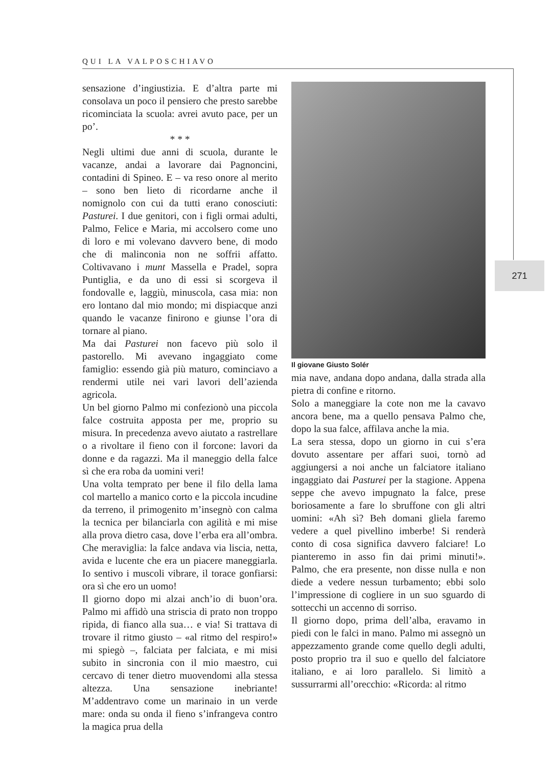QUI LA VALPOSCHIAVO
sensazione d’ingiustizia. E d’altra parte mi consolava un poco il pensiero che presto sarebbe ricominciata la scuola: avrei avuto pace, per un po’.
* * *
Negli ultimi due anni di scuola, durante le vacanze, andai a lavorare dai Pagnoncini, contadini di Spineo. E – va reso onore al merito – sono ben lieto di ricordarne anche il nomignolo con cui da tutti erano conosciuti: Pasturei. I due genitori, con i figli ormai adulti, Palmo, Felice e Maria, mi accolsero come uno di loro e mi volevano davvero bene, di modo che di malinconia non ne soffrii affatto. Coltivavano i munt Massella e Pradel, sopra Puntiglia, e da uno di essi si scorgeva il fondovalle e, laggiù, minuscola, casa mia: non ero lontano dal mio mondo; mi dispiacque anzi quando le vacanze finirono e giunse l’ora di tornare al piano.
Ma dai Pasturei non facevo più solo il pastorello. Mi avevano ingaggiato come famiglio: essendo già più maturo, cominciavo a rendermi utile nei vari lavori dell’azienda agricola.
Un bel giorno Palmo mi confezionò una piccola falce costruita apposta per me, proprio su misura. In precedenza avevo aiutato a rastrellare o a rivoltare il fieno con il forcone: lavori da donne e da ragazzi. Ma il maneggio della falce sì che era roba da uomini veri!
Una volta temprato per bene il filo della lama col martello a manico corto e la piccola incudine da terreno, il primogenito m’insegnò con calma la tecnica per bilanciarla con agilità e mi mise alla prova dietro casa, dove l’erba era all’ombra. Che meraviglia: la falce andava via liscia, netta, avida e lucente che era un piacere maneggiarla. Io sentivo i muscoli vibrare, il torace gonfiarsi: ora sì che ero un uomo!
Il giorno dopo mi alzai anch’io di buon’ora. Palmo mi affidò una striscia di prato non troppo ripida, di fianco alla sua… e via! Si trattava di trovare il ritmo giusto – «al ritmo del respiro!» mi spiegò –, falciata per falciata, e mi misi subito in sincronia con il mio maestro, cui cercavo di tener dietro muovendomi alla stessa altezza. Una sensazione inebriante! M’addentravo come un marinaio in un verde mare: onda su onda il fieno s’infrangeva contro la magica prua della
Il giovane Giusto Solér
mia nave, andana dopo andana, dalla strada alla pietra di confine e ritorno.
Solo a maneggiare la cote non me la cavavo ancora bene, ma a quello pensava Palmo che, dopo la sua falce, affilava anche la mia.
La sera stessa, dopo un giorno in cui s’era dovuto assentare per affari suoi, tornò ad aggiungersi a noi anche un falciatore italiano ingaggiato dai Pasturei per la stagione. Appena seppe che avevo impugnato la falce, prese boriosamente a fare lo sbruffone con gli altri uomini: «Ah sì? Beh domani gliela faremo vedere a quel pivellino imberbe! Si renderà conto di cosa significa davvero falciare! Lo pianteremo in asso fin dai primi minuti!». Palmo, che era presente, non disse nulla e non diede a vedere nessun turbamento; ebbi solo l’impressione di cogliere in un suo sguardo di sottecchi un accenno di sorriso.
Il giorno dopo, prima dell’alba, eravamo in piedi con le falci in mano. Palmo mi assegnò un appezzamento grande come quello degli adulti, posto proprio tra il suo e quello del falciatore italiano, e ai loro parallelo. Si limitò a sussurrarmi all’orecchio: «Ricorda: al ritmo
271